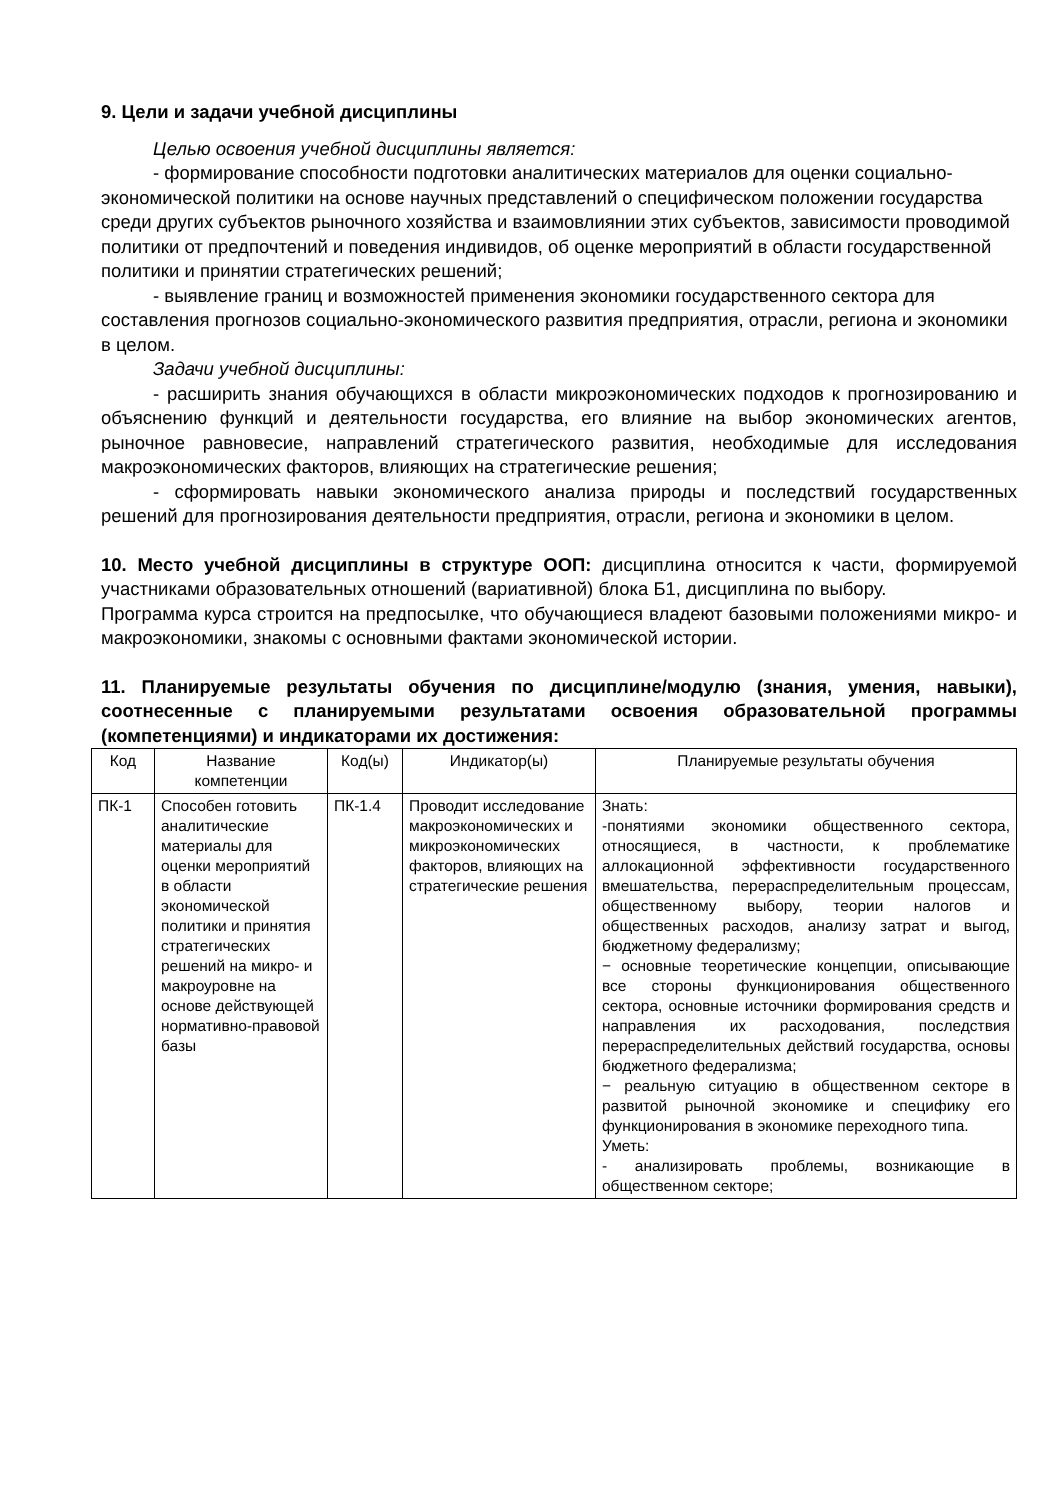9. Цели и задачи учебной дисциплины
Целью освоения учебной дисциплины является:
- формирование способности подготовки аналитических материалов для оценки социально-экономической политики на основе научных представлений о специфическом положении государства среди других субъектов рыночного хозяйства и взаимовлиянии этих субъектов, зависимости проводимой политики от предпочтений и поведения индивидов, об оценке мероприятий в области государственной политики и принятии стратегических решений;
- выявление границ и возможностей применения экономики государственного сектора для составления прогнозов социально-экономического развития предприятия, отрасли, региона и экономики в целом.
Задачи учебной дисциплины:
- расширить знания обучающихся в области микроэкономических подходов к прогнозированию и объяснению функций и деятельности государства, его влияние на выбор экономических агентов, рыночное равновесие, направлений стратегического развития, необходимые для исследования макроэкономических факторов, влияющих на стратегические решения;
- сформировать навыки экономического анализа природы и последствий государственных решений для прогнозирования деятельности предприятия, отрасли, региона и экономики в целом.
10. Место учебной дисциплины в структуре ООП: дисциплина относится к части, формируемой участниками образовательных отношений (вариативной) блока Б1, дисциплина по выбору.
Программа курса строится на предпосылке, что обучающиеся владеют базовыми положениями микро- и макроэкономики, знакомы с основными фактами экономической истории.
11. Планируемые результаты обучения по дисциплине/модулю (знания, умения, навыки), соотнесенные с планируемыми результатами освоения образовательной программы (компетенциями) и индикаторами их достижения:
| Код | Название компетенции | Код(ы) | Индикатор(ы) | Планируемые результаты обучения |
| ПК-1 | Способен готовить аналитические материалы для оценки мероприятий в области экономической политики и принятия стратегических решений на микро- и макроуровне на основе действующей нормативно-правовой базы | ПК-1.4 | Проводит исследование макроэкономических и микроэкономических факторов, влияющих на стратегические решения | Знать: -понятиями экономики общественного сектора, относящиеся, в частности, к проблематике аллокационной эффективности государственного вмешательства, перераспределительным процессам, общественному выбору, теории налогов и общественных расходов, анализу затрат и выгод, бюджетному федерализму; − основные теоретические концепции, описывающие все стороны функционирования общественного сектора, основные источники формирования средств и направления их расходования, последствия перераспределительных действий государства, основы бюджетного федерализма; − реальную ситуацию в общественном секторе в развитой рыночной экономике и специфику его функционирования в экономике переходного типа. Уметь: - анализировать проблемы, возникающие в общественном секторе; |